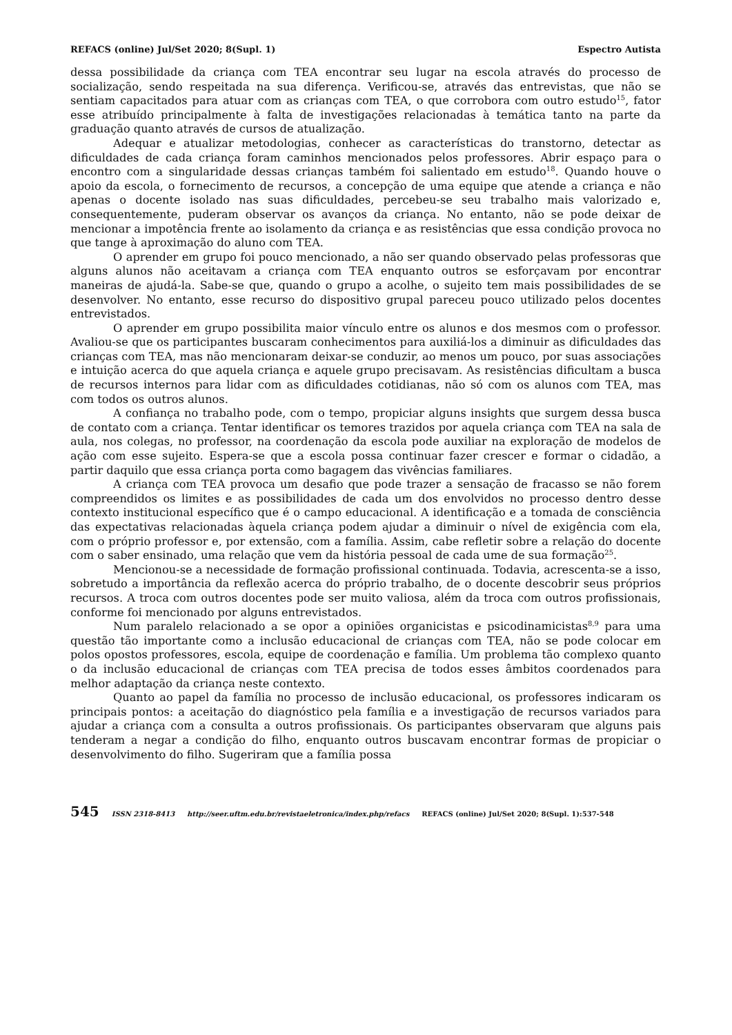REFACS (online) Jul/Set 2020; 8(Supl. 1) Espectro Autista
dessa possibilidade da criança com TEA encontrar seu lugar na escola através do processo de socialização, sendo respeitada na sua diferença. Verificou-se, através das entrevistas, que não se sentiam capacitados para atuar com as crianças com TEA, o que corrobora com outro estudo<sup>15</sup>, fator esse atribuído principalmente à falta de investigações relacionadas à temática tanto na parte da graduação quanto através de cursos de atualização.
Adequar e atualizar metodologias, conhecer as características do transtorno, detectar as dificuldades de cada criança foram caminhos mencionados pelos professores. Abrir espaço para o encontro com a singularidade dessas crianças também foi salientado em estudo<sup>18</sup>. Quando houve o apoio da escola, o fornecimento de recursos, a concepção de uma equipe que atende a criança e não apenas o docente isolado nas suas dificuldades, percebeu-se seu trabalho mais valorizado e, consequentemente, puderam observar os avanços da criança. No entanto, não se pode deixar de mencionar a impotência frente ao isolamento da criança e as resistências que essa condição provoca no que tange à aproximação do aluno com TEA.
O aprender em grupo foi pouco mencionado, a não ser quando observado pelas professoras que alguns alunos não aceitavam a criança com TEA enquanto outros se esforçavam por encontrar maneiras de ajudá-la. Sabe-se que, quando o grupo a acolhe, o sujeito tem mais possibilidades de se desenvolver. No entanto, esse recurso do dispositivo grupal pareceu pouco utilizado pelos docentes entrevistados.
O aprender em grupo possibilita maior vínculo entre os alunos e dos mesmos com o professor. Avaliou-se que os participantes buscaram conhecimentos para auxiliá-los a diminuir as dificuldades das crianças com TEA, mas não mencionaram deixar-se conduzir, ao menos um pouco, por suas associações e intuição acerca do que aquela criança e aquele grupo precisavam. As resistências dificultam a busca de recursos internos para lidar com as dificuldades cotidianas, não só com os alunos com TEA, mas com todos os outros alunos.
A confiança no trabalho pode, com o tempo, propiciar alguns insights que surgem dessa busca de contato com a criança. Tentar identificar os temores trazidos por aquela criança com TEA na sala de aula, nos colegas, no professor, na coordenação da escola pode auxiliar na exploração de modelos de ação com esse sujeito. Espera-se que a escola possa continuar fazer crescer e formar o cidadão, a partir daquilo que essa criança porta como bagagem das vivências familiares.
A criança com TEA provoca um desafio que pode trazer a sensação de fracasso se não forem compreendidos os limites e as possibilidades de cada um dos envolvidos no processo dentro desse contexto institucional específico que é o campo educacional. A identificação e a tomada de consciência das expectativas relacionadas àquela criança podem ajudar a diminuir o nível de exigência com ela, com o próprio professor e, por extensão, com a família. Assim, cabe refletir sobre a relação do docente com o saber ensinado, uma relação que vem da história pessoal de cada ume de sua formação<sup>25</sup>.
Mencionou-se a necessidade de formação profissional continuada. Todavia, acrescenta-se a isso, sobretudo a importância da reflexão acerca do próprio trabalho, de o docente descobrir seus próprios recursos. A troca com outros docentes pode ser muito valiosa, além da troca com outros profissionais, conforme foi mencionado por alguns entrevistados.
Num paralelo relacionado a se opor a opiniões organicistas e psicodinamicistas<sup>8,9</sup> para uma questão tão importante como a inclusão educacional de crianças com TEA, não se pode colocar em polos opostos professores, escola, equipe de coordenação e família. Um problema tão complexo quanto o da inclusão educacional de crianças com TEA precisa de todos esses âmbitos coordenados para melhor adaptação da criança neste contexto.
Quanto ao papel da família no processo de inclusão educacional, os professores indicaram os principais pontos: a aceitação do diagnóstico pela família e a investigação de recursos variados para ajudar a criança com a consulta a outros profissionais. Os participantes observaram que alguns pais tenderam a negar a condição do filho, enquanto outros buscavam encontrar formas de propiciar o desenvolvimento do filho. Sugeriram que a família possa
545 ISSN 2318-8413 http://seer.uftm.edu.br/revistaeletronica/index.php/refacs REFACS (online) Jul/Set 2020; 8(Supl. 1):537-548